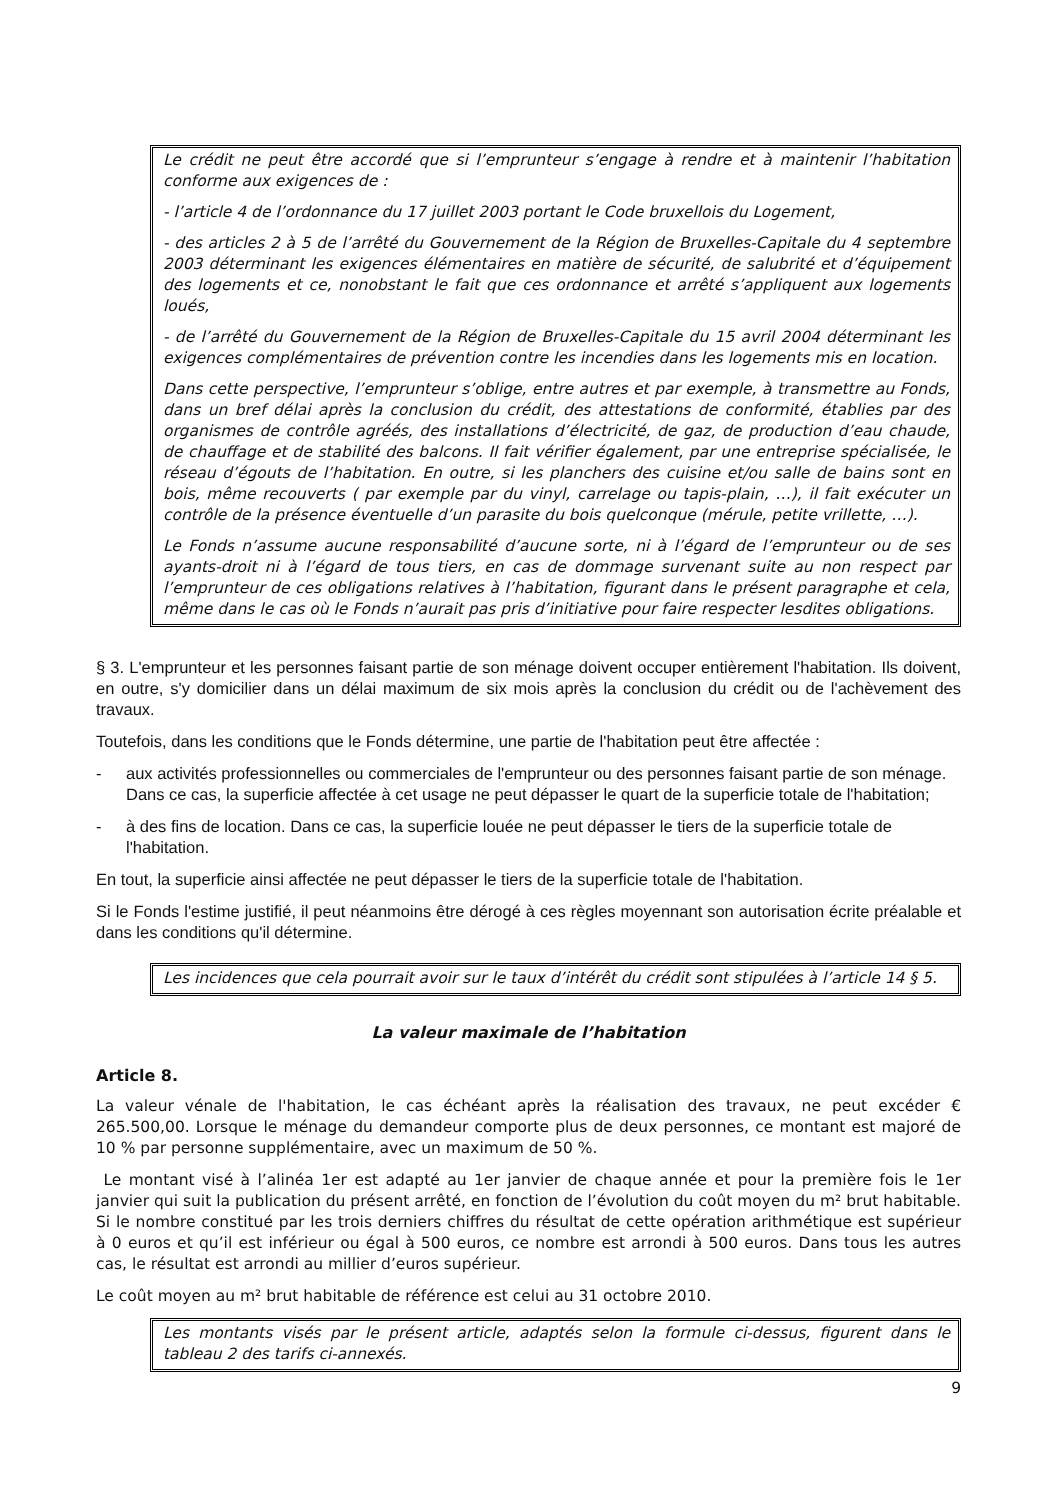Le crédit ne peut être accordé que si l’emprunteur s’engage à rendre et à maintenir l’habitation conforme aux exigences de :
- l’article 4 de l’ordonnance du 17 juillet 2003 portant le Code bruxellois du Logement,
- des articles 2 à 5 de l’arrêté du Gouvernement de la Région de Bruxelles-Capitale du 4 septembre 2003 déterminant les exigences élémentaires en matière de sécurité, de salubrité et d’équipement des logements et ce, nonobstant le fait que ces ordonnance et arrêté s’appliquent aux logements loués,
- de l’arrêté du Gouvernement de la Région de Bruxelles-Capitale du 15 avril 2004 déterminant les exigences complémentaires de prévention contre les incendies dans les logements mis en location.
Dans cette perspective, l’emprunteur s’oblige, entre autres et par exemple, à transmettre au Fonds, dans un bref délai après la conclusion du crédit, des attestations de conformité, établies par des organismes de contrôle agréés, des installations d’électricité, de gaz, de production d’eau chaude, de chauffage et de stabilité des balcons. Il fait vérifier également, par une entreprise spécialisée, le réseau d’égouts de l’habitation. En outre, si les planchers des cuisine et/ou salle de bains sont en bois, même recouverts ( par exemple par du vinyl, carrelage ou tapis-plain, …), il fait exécuter un contrôle de la présence éventuelle d’un parasite du bois quelconque (mérule, petite vrillette, …).
Le Fonds n’assume aucune responsabilité d’aucune sorte, ni à l’égard de l’emprunteur ou de ses ayants-droit ni à l’égard de tous tiers, en cas de dommage survenant suite au non respect par l’emprunteur de ces obligations relatives à l’habitation, figurant dans le présent paragraphe et cela, même dans le cas où le Fonds n’aurait pas pris d’initiative pour faire respecter lesdites obligations.
§ 3. L'emprunteur et les personnes faisant partie de son ménage doivent occuper entièrement l'habitation. Ils doivent, en outre, s'y domicilier dans un délai maximum de six mois après la conclusion du crédit ou de l'achèvement des travaux.
Toutefois, dans les conditions que le Fonds détermine, une partie de l'habitation peut être affectée :
- aux activités professionnelles ou commerciales de l'emprunteur ou des personnes faisant partie de son ménage. Dans ce cas, la superficie affectée à cet usage ne peut dépasser le quart de la superficie totale de l'habitation;
- à des fins de location. Dans ce cas, la superficie louée ne peut dépasser le tiers de la superficie totale de l'habitation.
En tout, la superficie ainsi affectée ne peut dépasser le tiers de la superficie totale de l'habitation.
Si le Fonds l'estime justifié, il peut néanmoins être dérogé à ces règles moyennant son autorisation écrite préalable et dans les conditions qu'il détermine.
Les incidences que cela pourrait avoir sur le taux d’intérêt du crédit sont stipulées à l’article 14 § 5.
La valeur maximale de l’habitation
Article 8.
La valeur vénale de l'habitation, le cas échéant après la réalisation des travaux, ne peut excéder € 265.500,00. Lorsque le ménage du demandeur comporte plus de deux personnes, ce montant est majoré de 10 % par personne supplémentaire, avec un maximum de 50 %.
Le montant visé à l’alinéa 1er est adapté au 1er janvier de chaque année et pour la première fois le 1er janvier qui suit la publication du présent arrêté, en fonction de l’évolution du coût moyen du m² brut habitable. Si le nombre constitué par les trois derniers chiffres du résultat de cette opération arithmétique est supérieur à 0 euros et qu’il est inférieur ou égal à 500 euros, ce nombre est arrondi à 500 euros. Dans tous les autres cas, le résultat est arrondi au millier d’euros supérieur.
Le coût moyen au m² brut habitable de référence est celui au 31 octobre 2010.
Les montants visés par le présent article, adaptés selon la formule ci-dessus, figurent dans le tableau 2 des tarifs ci-annexés.
9